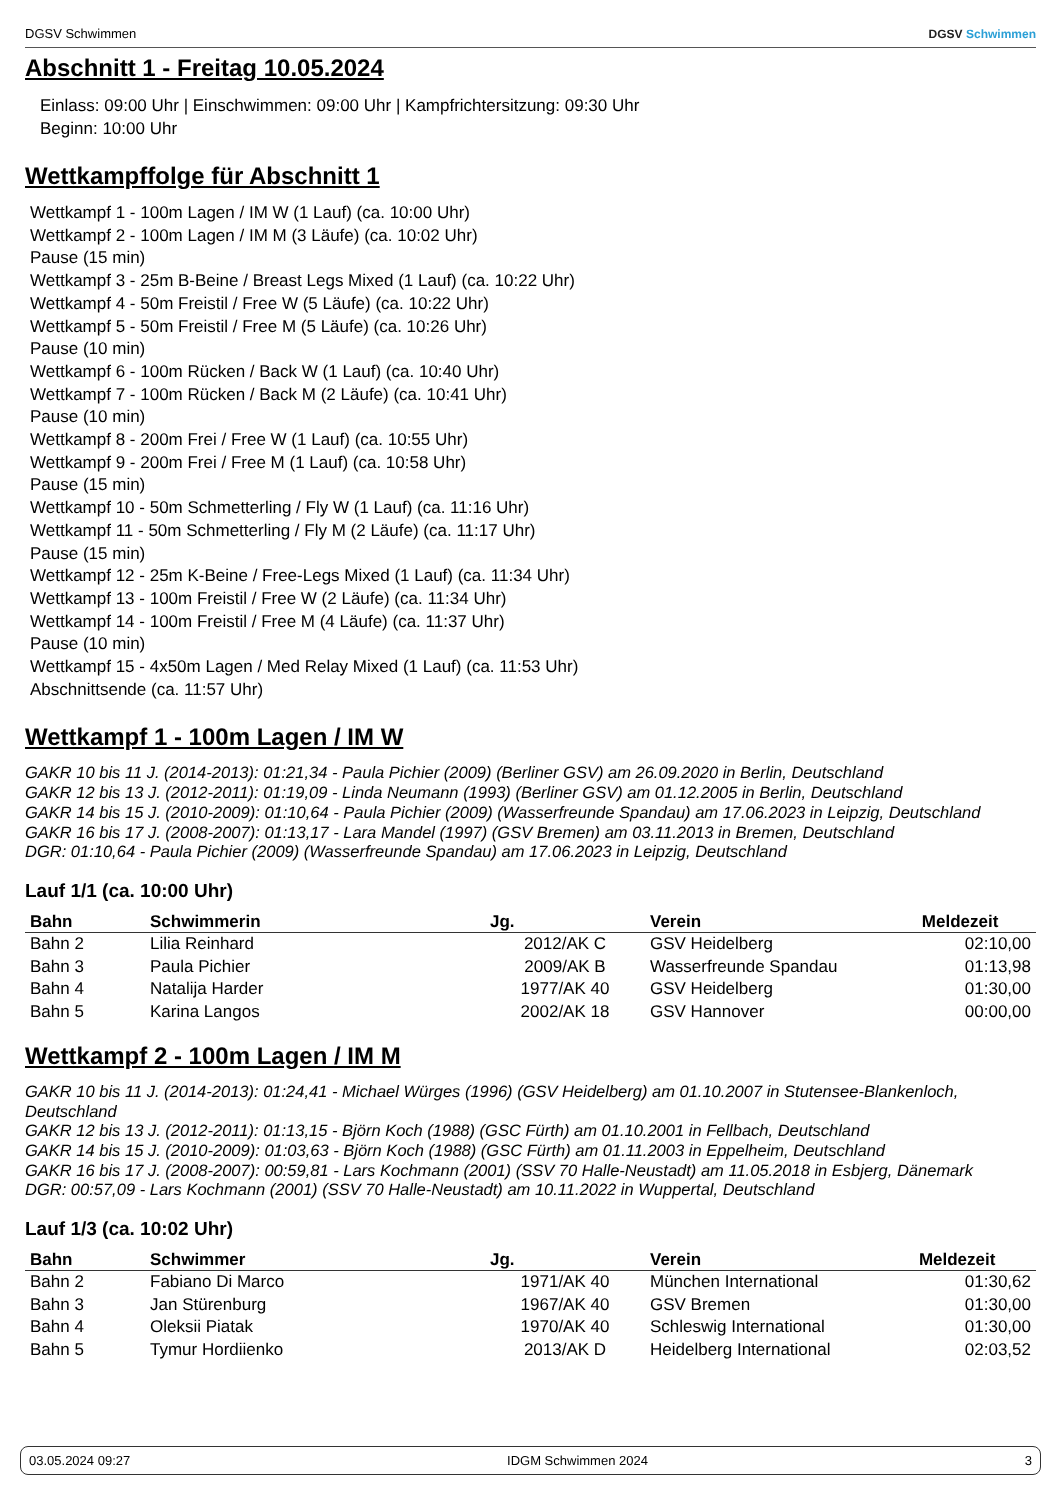DGSV Schwimmen DGSV Schwimmen
Abschnitt 1 - Freitag 10.05.2024
Einlass: 09:00 Uhr | Einschwimmen: 09:00 Uhr | Kampfrichtersitzung: 09:30 Uhr
Beginn: 10:00 Uhr
Wettkampffolge für Abschnitt 1
Wettkampf 1 - 100m Lagen / IM W (1 Lauf) (ca. 10:00 Uhr)
Wettkampf 2 - 100m Lagen / IM M (3 Läufe) (ca. 10:02 Uhr)
Pause (15 min)
Wettkampf 3 - 25m B-Beine / Breast Legs Mixed (1 Lauf) (ca. 10:22 Uhr)
Wettkampf 4 - 50m Freistil / Free W (5 Läufe) (ca. 10:22 Uhr)
Wettkampf 5 - 50m Freistil / Free M (5 Läufe) (ca. 10:26 Uhr)
Pause (10 min)
Wettkampf 6 - 100m Rücken / Back W (1 Lauf) (ca. 10:40 Uhr)
Wettkampf 7 - 100m Rücken / Back M (2 Läufe) (ca. 10:41 Uhr)
Pause (10 min)
Wettkampf 8 - 200m Frei / Free W (1 Lauf) (ca. 10:55 Uhr)
Wettkampf 9 - 200m Frei / Free M (1 Lauf) (ca. 10:58 Uhr)
Pause (15 min)
Wettkampf 10 - 50m Schmetterling / Fly W (1 Lauf) (ca. 11:16 Uhr)
Wettkampf 11 - 50m Schmetterling / Fly M (2 Läufe) (ca. 11:17 Uhr)
Pause (15 min)
Wettkampf 12 - 25m K-Beine / Free-Legs Mixed (1 Lauf) (ca. 11:34 Uhr)
Wettkampf 13 - 100m Freistil / Free W (2 Läufe) (ca. 11:34 Uhr)
Wettkampf 14 - 100m Freistil / Free M (4 Läufe) (ca. 11:37 Uhr)
Pause (10 min)
Wettkampf 15 - 4x50m Lagen / Med Relay Mixed (1 Lauf) (ca. 11:53 Uhr)
Abschnittsende (ca. 11:57 Uhr)
Wettkampf 1 - 100m Lagen / IM W
GAKR 10 bis 11 J. (2014-2013): 01:21,34 - Paula Pichier (2009) (Berliner GSV) am 26.09.2020 in Berlin, Deutschland
GAKR 12 bis 13 J. (2012-2011): 01:19,09 - Linda Neumann (1993) (Berliner GSV) am 01.12.2005 in Berlin, Deutschland
GAKR 14 bis 15 J. (2010-2009): 01:10,64 - Paula Pichier (2009) (Wasserfreunde Spandau) am 17.06.2023 in Leipzig, Deutschland
GAKR 16 bis 17 J. (2008-2007): 01:13,17 - Lara Mandel (1997) (GSV Bremen) am 03.11.2013 in Bremen, Deutschland
DGR: 01:10,64 - Paula Pichier (2009) (Wasserfreunde Spandau) am 17.06.2023 in Leipzig, Deutschland
Lauf 1/1 (ca. 10:00 Uhr)
| Bahn | Schwimmerin | Jg. | Verein | Meldezeit |
| --- | --- | --- | --- | --- |
| Bahn 2 | Lilia Reinhard | 2012/AK C | GSV Heidelberg | 02:10,00 |
| Bahn 3 | Paula Pichier | 2009/AK B | Wasserfreunde Spandau | 01:13,98 |
| Bahn 4 | Natalija Harder | 1977/AK 40 | GSV Heidelberg | 01:30,00 |
| Bahn 5 | Karina Langos | 2002/AK 18 | GSV Hannover | 00:00,00 |
Wettkampf 2 - 100m Lagen / IM M
GAKR 10 bis 11 J. (2014-2013): 01:24,41 - Michael Würges (1996) (GSV Heidelberg) am 01.10.2007 in Stutensee-Blankenloch, Deutschland
GAKR 12 bis 13 J. (2012-2011): 01:13,15 - Björn Koch (1988) (GSC Fürth) am 01.10.2001 in Fellbach, Deutschland
GAKR 14 bis 15 J. (2010-2009): 01:03,63 - Björn Koch (1988) (GSC Fürth) am 01.11.2003 in Eppelheim, Deutschland
GAKR 16 bis 17 J. (2008-2007): 00:59,81 - Lars Kochmann (2001) (SSV 70 Halle-Neustadt) am 11.05.2018 in Esbjerg, Dänemark
DGR: 00:57,09 - Lars Kochmann (2001) (SSV 70 Halle-Neustadt) am 10.11.2022 in Wuppertal, Deutschland
Lauf 1/3 (ca. 10:02 Uhr)
| Bahn | Schwimmer | Jg. | Verein | Meldezeit |
| --- | --- | --- | --- | --- |
| Bahn 2 | Fabiano Di Marco | 1971/AK 40 | München International | 01:30,62 |
| Bahn 3 | Jan Stürenburg | 1967/AK 40 | GSV Bremen | 01:30,00 |
| Bahn 4 | Oleksii Piatak | 1970/AK 40 | Schleswig International | 01:30,00 |
| Bahn 5 | Tymur Hordiienko | 2013/AK D | Heidelberg International | 02:03,52 |
03.05.2024 09:27 IDGM Schwimmen 2024 3